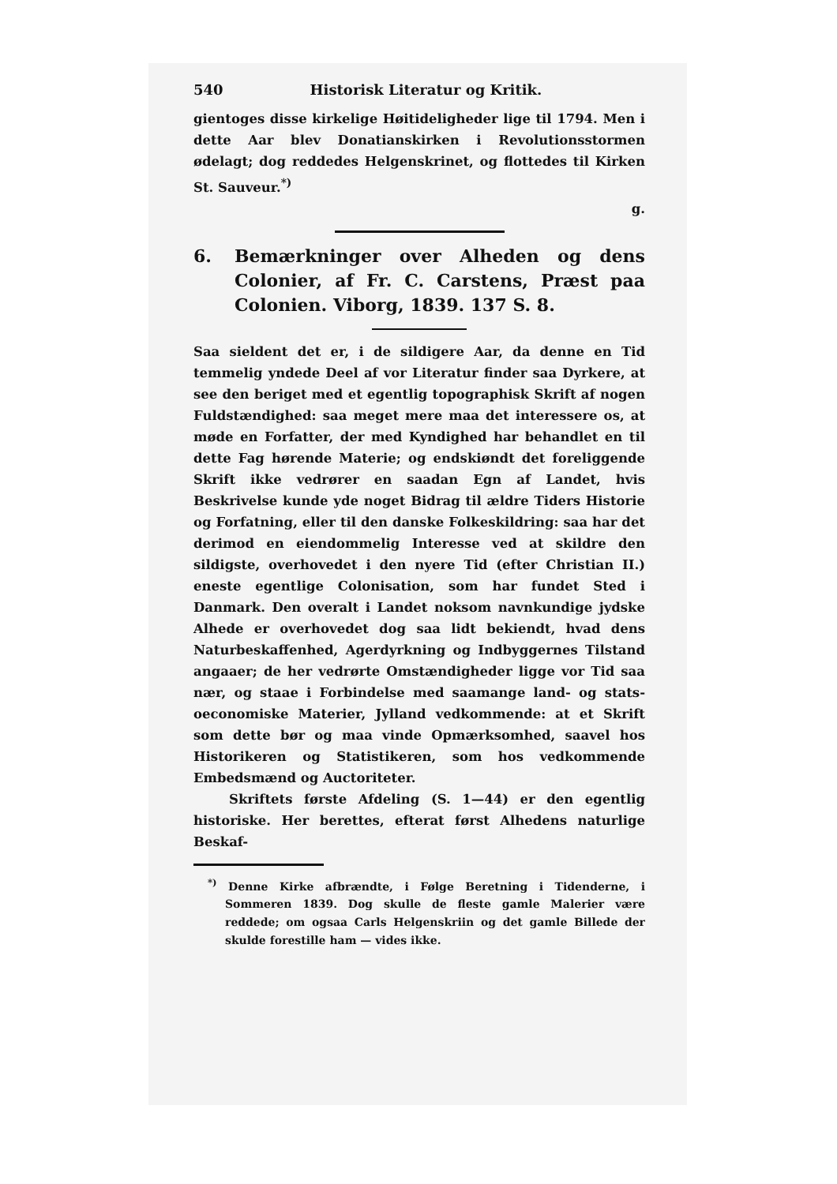540 Historisk Literatur og Kritik.
gientoges disse kirkelige Høitideligheder lige til 1794. Men i dette Aar blev Donatianskirken i Revolutionsstormen ødelagt; dog reddedes Helgenskrinet, og flottedes til Kirken St. Sauveur.<sup>*)</sup>
g.
6. Bemærkninger over Alheden og dens Colonier, af Fr. C. Carstens, Præst paa Colonien. Viborg, 1839. 137 S. 8.
Saa sieldent det er, i de sildigere Aar, da denne en Tid temmelig yndede Deel af vor Literatur finder saa Dyrkere, at see den beriget med et egentlig topographisk Skrift af nogen Fuldstændighed: saa meget mere maa det interessere os, at møde en Forfatter, der med Kyndighed har behandlet en til dette Fag hørende Materie; og endskiøndt det foreliggende Skrift ikke vedrører en saadan Egn af Landet, hvis Beskrivelse kunde yde noget Bidrag til ældre Tiders Historie og Forfatning, eller til den danske Folkeskildring: saa har det derimod en eiendommelig Interesse ved at skildre den sildigste, overhovedet i den nyere Tid (efter Christian II.) eneste egentlige Colonisation, som har fundet Sted i Danmark. Den overalt i Landet noksom navnkundige jydske Alhede er overhovedet dog saa lidt bekiendt, hvad dens Naturbeskaffenhed, Agerdyrkning og Indbyggernes Tilstand angaaer; de her vedrørte Omstændigheder ligge vor Tid saa nær, og staae i Forbindelse med saamange land- og stats-oeconomiske Materier, Jylland vedkommende: at et Skrift som dette bør og maa vinde Opmærksomhed, saavel hos Historikeren og Statistikeren, som hos vedkommende Embedsmænd og Auctoriteter.
Skriftets første Afdeling (S. 1—44) er den egentlig historiske. Her berettes, efterat først Alhedens naturlige Beskaf-
<sup>*)</sup> Denne Kirke afbrændte, i Følge Beretning i Tidenderne, i Sommeren 1839. Dog skulle de fleste gamle Malerier være reddede; om ogsaa Carls Helgenskriin og det gamle Billede der skulde forestille ham — vides ikke.